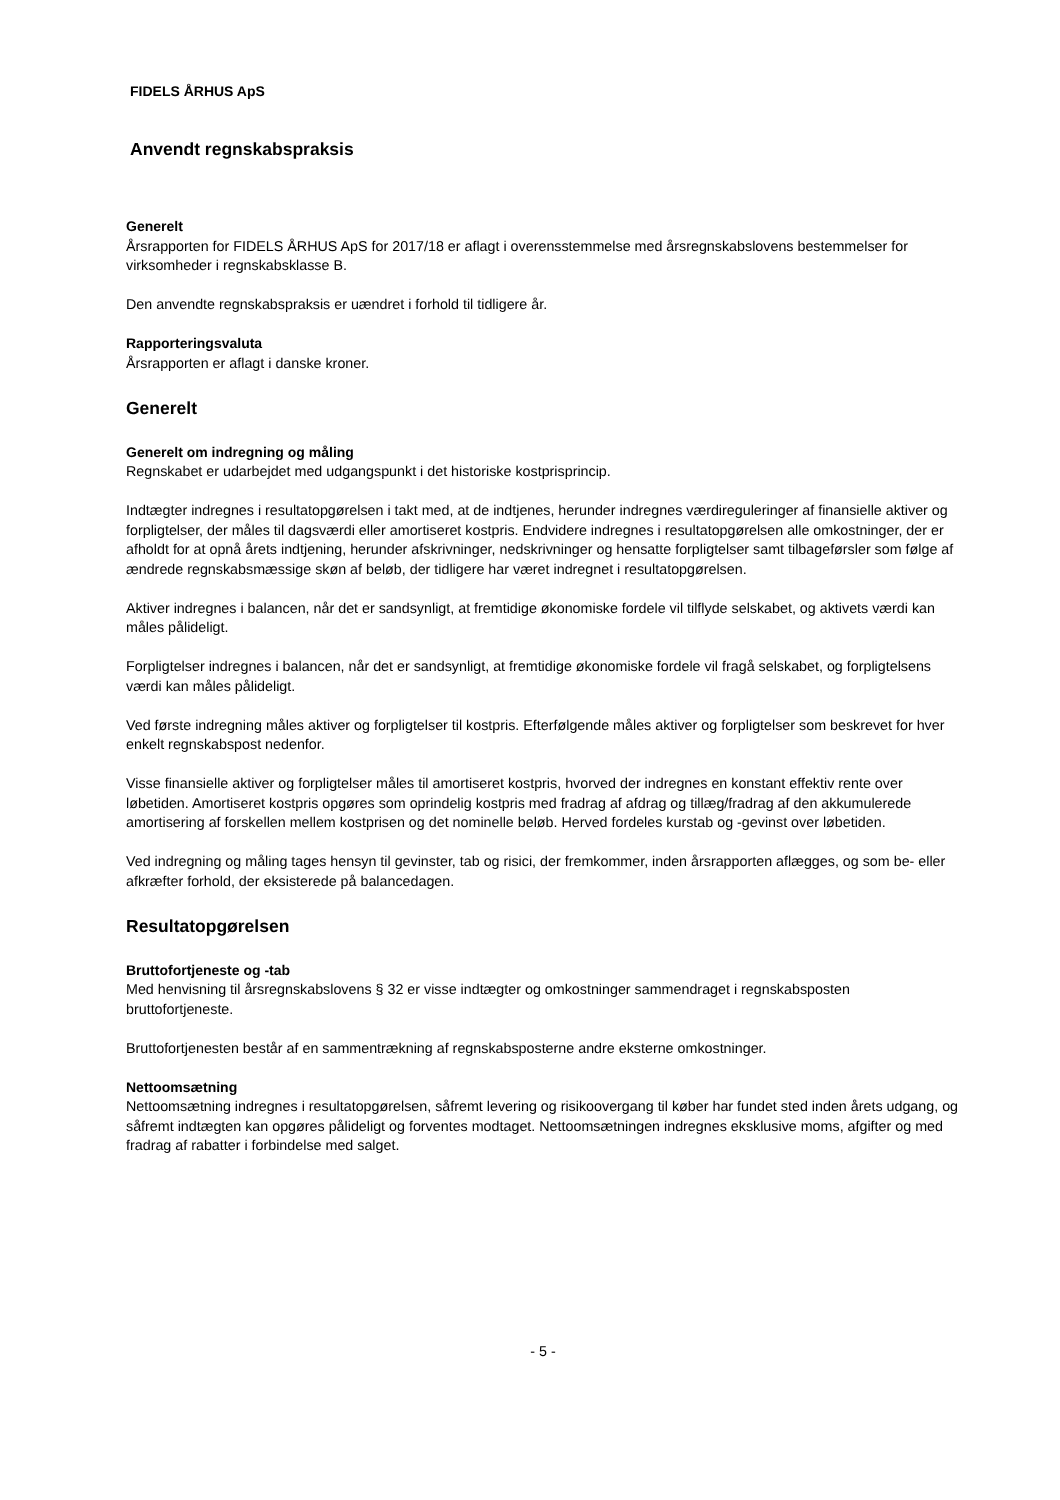FIDELS ÅRHUS ApS
Anvendt regnskabspraksis
Generelt
Årsrapporten for FIDELS ÅRHUS ApS for 2017/18 er aflagt i overensstemmelse med årsregnskabslovens bestemmelser for virksomheder i regnskabsklasse B.
Den anvendte regnskabspraksis er uændret i forhold til tidligere år.
Rapporteringsvaluta
Årsrapporten er aflagt i danske kroner.
Generelt
Generelt om indregning og måling
Regnskabet er udarbejdet med udgangspunkt i det historiske kostprisprincip.
Indtægter indregnes i resultatopgørelsen i takt med, at de indtjenes, herunder indregnes værdireguleringer af finansielle aktiver og forpligtelser, der måles til dagsværdi eller amortiseret kostpris. Endvidere indregnes i resultatopgørelsen alle omkostninger, der er afholdt for at opnå årets indtjening, herunder afskrivninger, nedskrivninger og hensatte forpligtelser samt tilbageførsler som følge af ændrede regnskabsmæssige skøn af beløb, der tidligere har været indregnet i resultatopgørelsen.
Aktiver indregnes i balancen, når det er sandsynligt, at fremtidige økonomiske fordele vil tilflyde selskabet, og aktivets værdi kan måles pålideligt.
Forpligtelser indregnes i balancen, når det er sandsynligt, at fremtidige økonomiske fordele vil fragå selskabet, og forpligtelsens værdi kan måles pålideligt.
Ved første indregning måles aktiver og forpligtelser til kostpris. Efterfølgende måles aktiver og forpligtelser som beskrevet for hver enkelt regnskabspost nedenfor.
Visse finansielle aktiver og forpligtelser måles til amortiseret kostpris, hvorved der indregnes en konstant effektiv rente over løbetiden. Amortiseret kostpris opgøres som oprindelig kostpris med fradrag af afdrag og tillæg/fradrag af den akkumulerede amortisering af forskellen mellem kostprisen og det nominelle beløb. Herved fordeles kurstab og -gevinst over løbetiden.
Ved indregning og måling tages hensyn til gevinster, tab og risici, der fremkommer, inden årsrapporten aflægges, og som be- eller afkræfter forhold, der eksisterede på balancedagen.
Resultatopgørelsen
Bruttofortjeneste og -tab
Med henvisning til årsregnskabslovens § 32 er visse indtægter og omkostninger sammendraget i regnskabsposten bruttofortjeneste.
Bruttofortjenesten består af en sammentrækning af regnskabsposterne andre eksterne omkostninger.
Nettoomsætning
Nettoomsætning indregnes i resultatopgørelsen, såfremt levering og risikoovergang til køber har fundet sted inden årets udgang, og såfremt indtægten kan opgøres pålideligt og forventes modtaget. Nettoomsætningen indregnes eksklusive moms, afgifter og med fradrag af rabatter i forbindelse med salget.
- 5 -